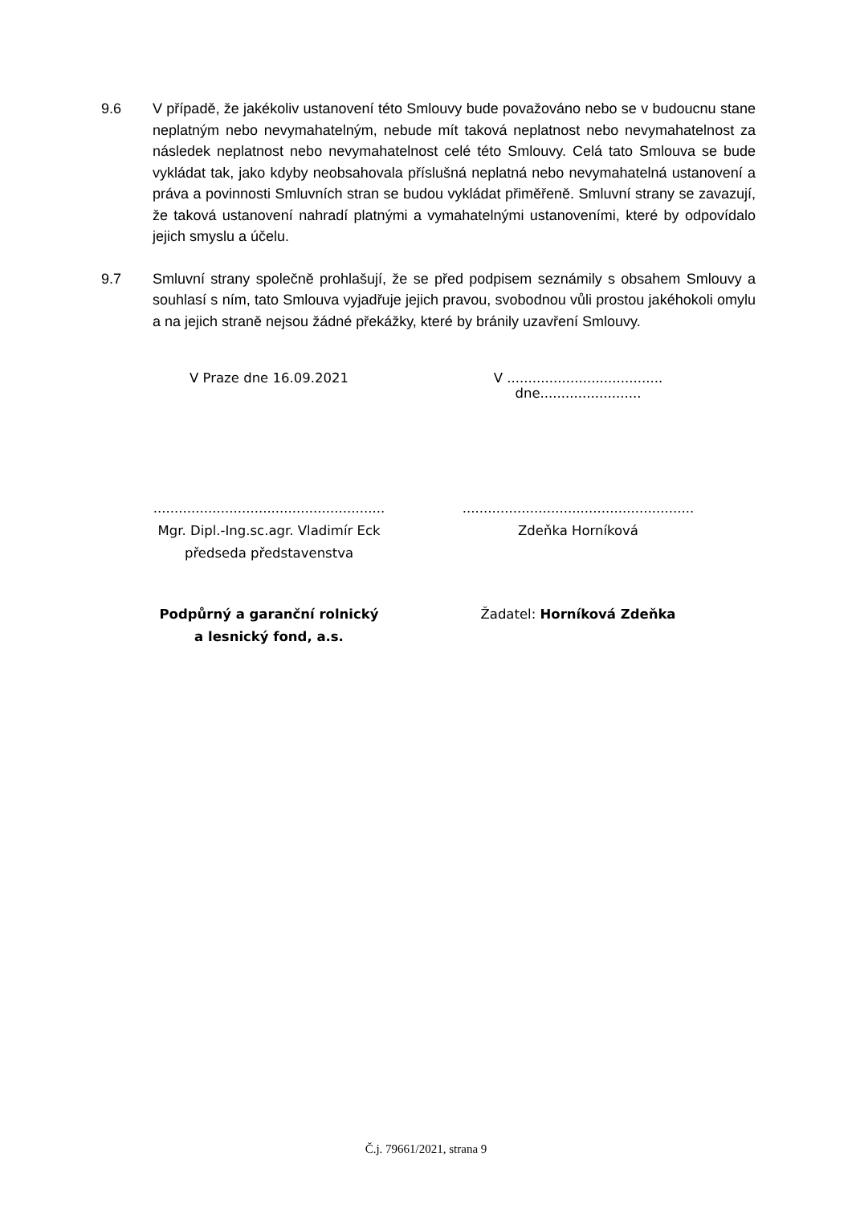9.6 V případě, že jakékoliv ustanovení této Smlouvy bude považováno nebo se v budoucnu stane neplatným nebo nevymahatelným, nebude mít taková neplatnost nebo nevymahatelnost za následek neplatnost nebo nevymahatelnost celé této Smlouvy. Celá tato Smlouva se bude vykládat tak, jako kdyby neobsahovala příslušná neplatná nebo nevymahatelná ustanovení a práva a povinnosti Smluvních stran se budou vykládat přiměřeně. Smluvní strany se zavazují, že taková ustanovení nahradí platnými a vymahatelnými ustanoveními, které by odpovídalo jejich smyslu a účelu.
9.7 Smluvní strany společně prohlašují, že se před podpisem seznámily s obsahem Smlouvy a souhlasí s ním, tato Smlouva vyjadřuje jejich pravou, svobodnou vůli prostou jakéhokoli omylu a na jejich straně nejsou žádné překážky, které by bránily uzavření Smlouvy.
V Praze dne 16.09.2021 V ..................................... dne........................
.......................................................
Mgr. Dipl.-Ing.sc.agr. Vladimír Eck
předseda představenstva
.......................................................
Zdeňka Horníková
Podpůrný a garanční rolnický
a lesnický fond, a.s.
Žadatel: Horníková Zdeňka
Č.j. 79661/2021, strana 9